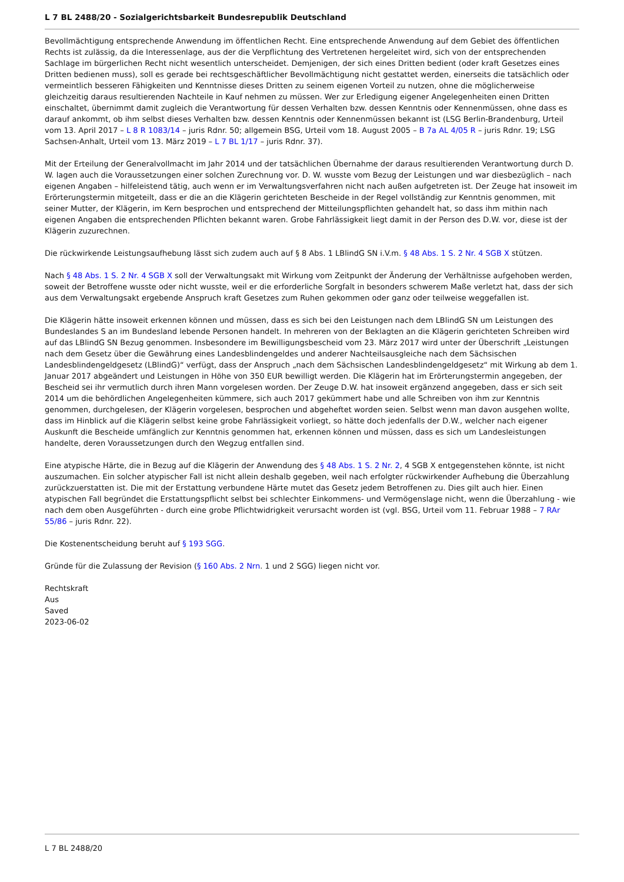L 7 BL 2488/20 - Sozialgerichtsbarkeit Bundesrepublik Deutschland
Bevollmächtigung entsprechende Anwendung im öffentlichen Recht. Eine entsprechende Anwendung auf dem Gebiet des öffentlichen Rechts ist zulässig, da die Interessenlage, aus der die Verpflichtung des Vertretenen hergeleitet wird, sich von der entsprechenden Sachlage im bürgerlichen Recht nicht wesentlich unterscheidet. Demjenigen, der sich eines Dritten bedient (oder kraft Gesetzes eines Dritten bedienen muss), soll es gerade bei rechtsgeschäftlicher Bevollmächtigung nicht gestattet werden, einerseits die tatsächlich oder vermeintlich besseren Fähigkeiten und Kenntnisse dieses Dritten zu seinem eigenen Vorteil zu nutzen, ohne die möglicherweise gleichzeitig daraus resultierenden Nachteile in Kauf nehmen zu müssen. Wer zur Erledigung eigener Angelegenheiten einen Dritten einschaltet, übernimmt damit zugleich die Verantwortung für dessen Verhalten bzw. dessen Kenntnis oder Kennenmüssen, ohne dass es darauf ankommt, ob ihm selbst dieses Verhalten bzw. dessen Kenntnis oder Kennenmüssen bekannt ist (LSG Berlin-Brandenburg, Urteil vom 13. April 2017 – L 8 R 1083/14 – juris Rdnr. 50; allgemein BSG, Urteil vom 18. August 2005 – B 7a AL 4/05 R – juris Rdnr. 19; LSG Sachsen-Anhalt, Urteil vom 13. März 2019 – L 7 BL 1/17 – juris Rdnr. 37).
Mit der Erteilung der Generalvollmacht im Jahr 2014 und der tatsächlichen Übernahme der daraus resultierenden Verantwortung durch D. W. lagen auch die Voraussetzungen einer solchen Zurechnung vor. D. W. wusste vom Bezug der Leistungen und war diesbezüglich – nach eigenen Angaben – hilfeleistend tätig, auch wenn er im Verwaltungsverfahren nicht nach außen aufgetreten ist. Der Zeuge hat insoweit im Erörterungstermin mitgeteilt, dass er die an die Klägerin gerichteten Bescheide in der Regel vollständig zur Kenntnis genommen, mit seiner Mutter, der Klägerin, im Kern besprochen und entsprechend der Mitteilungspflichten gehandelt hat, so dass ihm mithin nach eigenen Angaben die entsprechenden Pflichten bekannt waren. Grobe Fahrlässigkeit liegt damit in der Person des D.W. vor, diese ist der Klägerin zuzurechnen.
Die rückwirkende Leistungsaufhebung lässt sich zudem auch auf § 8 Abs. 1 LBlindG SN i.V.m. § 48 Abs. 1 S. 2 Nr. 4 SGB X stützen.
Nach § 48 Abs. 1 S. 2 Nr. 4 SGB X soll der Verwaltungsakt mit Wirkung vom Zeitpunkt der Änderung der Verhältnisse aufgehoben werden, soweit der Betroffene wusste oder nicht wusste, weil er die erforderliche Sorgfalt in besonders schwerem Maße verletzt hat, dass der sich aus dem Verwaltungsakt ergebende Anspruch kraft Gesetzes zum Ruhen gekommen oder ganz oder teilweise weggefallen ist.
Die Klägerin hätte insoweit erkennen können und müssen, dass es sich bei den Leistungen nach dem LBlindG SN um Leistungen des Bundeslandes S an im Bundesland lebende Personen handelt. In mehreren von der Beklagten an die Klägerin gerichteten Schreiben wird auf das LBlindG SN Bezug genommen. Insbesondere im Bewilligungsbescheid vom 23. März 2017 wird unter der Überschrift „Leistungen nach dem Gesetz über die Gewährung eines Landesblindengeldes und anderer Nachteilsausgleiche nach dem Sächsischen Landesblindengeldgesetz (LBlindG)“ verfügt, dass der Anspruch „nach dem Sächsischen Landesblindengeldgesetz“ mit Wirkung ab dem 1. Januar 2017 abgeändert und Leistungen in Höhe von 350 EUR bewilligt werden. Die Klägerin hat im Erörterungstermin angegeben, der Bescheid sei ihr vermutlich durch ihren Mann vorgelesen worden. Der Zeuge D.W. hat insoweit ergänzend angegeben, dass er sich seit 2014 um die behördlichen Angelegenheiten kümmere, sich auch 2017 gekümmert habe und alle Schreiben von ihm zur Kenntnis genommen, durchgelesen, der Klägerin vorgelesen, besprochen und abgeheftet worden seien. Selbst wenn man davon ausgehen wollte, dass im Hinblick auf die Klägerin selbst keine grobe Fahrlässigkeit vorliegt, so hätte doch jedenfalls der D.W., welcher nach eigener Auskunft die Bescheide umfänglich zur Kenntnis genommen hat, erkennen können und müssen, dass es sich um Landesleistungen handelte, deren Voraussetzungen durch den Wegzug entfallen sind.
Eine atypische Härte, die in Bezug auf die Klägerin der Anwendung des § 48 Abs. 1 S. 2 Nr. 2, 4 SGB X entgegenstehen könnte, ist nicht auszumachen. Ein solcher atypischer Fall ist nicht allein deshalb gegeben, weil nach erfolgter rückwirkender Aufhebung die Überzahlung zurückzuerstatten ist. Die mit der Erstattung verbundene Härte mutet das Gesetz jedem Betroffenen zu. Dies gilt auch hier. Einen atypischen Fall begründet die Erstattungspflicht selbst bei schlechter Einkommens- und Vermögenslage nicht, wenn die Überzahlung - wie nach dem oben Ausgeführten - durch eine grobe Pflichtwidrigkeit verursacht worden ist (vgl. BSG, Urteil vom 11. Februar 1988 – 7 RAr 55/86 – juris Rdnr. 22).
Die Kostenentscheidung beruht auf § 193 SGG.
Gründe für die Zulassung der Revision (§ 160 Abs. 2 Nrn. 1 und 2 SGG) liegen nicht vor.
Rechtskraft
Aus
Saved
2023-06-02
L 7 BL 2488/20